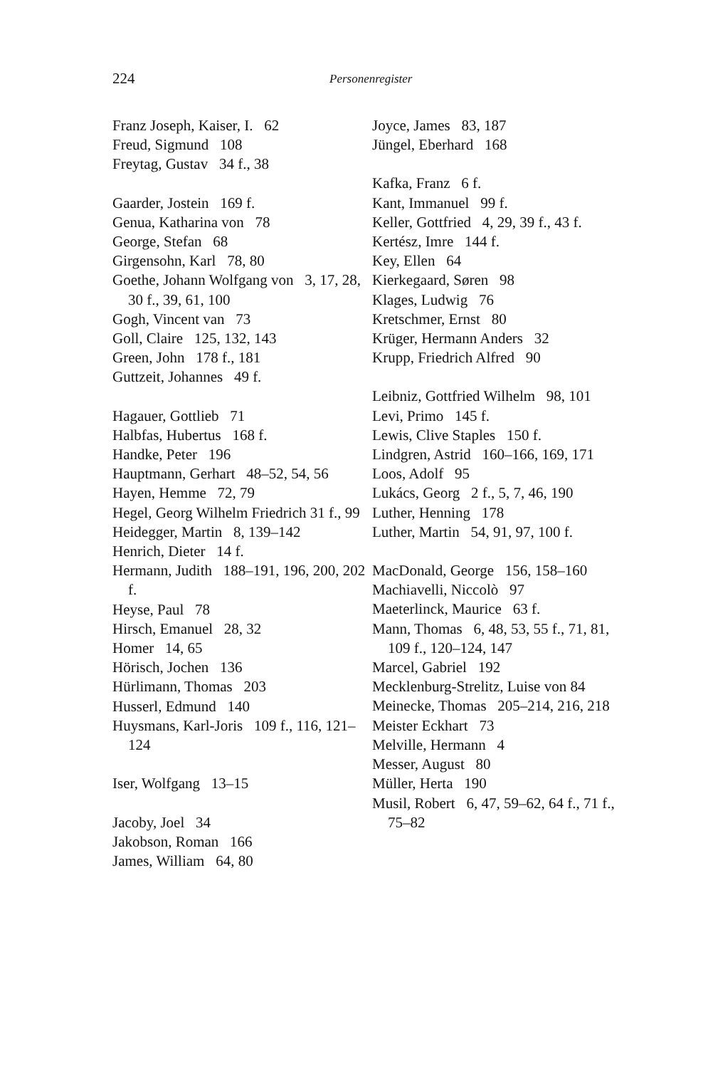224 Personenregister
Franz Joseph, Kaiser, I. 62
Freud, Sigmund 108
Freytag, Gustav 34 f., 38
Gaarder, Jostein 169 f.
Genua, Katharina von 78
George, Stefan 68
Girgensohn, Karl 78, 80
Goethe, Johann Wolfgang von 3, 17, 28, 30 f., 39, 61, 100
Gogh, Vincent van 73
Goll, Claire 125, 132, 143
Green, John 178 f., 181
Guttzeit, Johannes 49 f.
Hagauer, Gottlieb 71
Halbfas, Hubertus 168 f.
Handke, Peter 196
Hauptmann, Gerhart 48–52, 54, 56
Hayen, Hemme 72, 79
Hegel, Georg Wilhelm Friedrich 31 f., 99
Heidegger, Martin 8, 139–142
Henrich, Dieter 14 f.
Hermann, Judith 188–191, 196, 200, 202 f.
Heyse, Paul 78
Hirsch, Emanuel 28, 32
Homer 14, 65
Hörisch, Jochen 136
Hürlimann, Thomas 203
Husserl, Edmund 140
Huysmans, Karl-Joris 109 f., 116, 121–124
Iser, Wolfgang 13–15
Jacoby, Joel 34
Jakobson, Roman 166
James, William 64, 80
Joyce, James 83, 187
Jüngel, Eberhard 168
Kafka, Franz 6 f.
Kant, Immanuel 99 f.
Keller, Gottfried 4, 29, 39 f., 43 f.
Kertész, Imre 144 f.
Key, Ellen 64
Kierkegaard, Søren 98
Klages, Ludwig 76
Kretschmer, Ernst 80
Krüger, Hermann Anders 32
Krupp, Friedrich Alfred 90
Leibniz, Gottfried Wilhelm 98, 101
Levi, Primo 145 f.
Lewis, Clive Staples 150 f.
Lindgren, Astrid 160–166, 169, 171
Loos, Adolf 95
Lukács, Georg 2 f., 5, 7, 46, 190
Luther, Henning 178
Luther, Martin 54, 91, 97, 100 f.
MacDonald, George 156, 158–160
Machiavelli, Niccolò 97
Maeterlinck, Maurice 63 f.
Mann, Thomas 6, 48, 53, 55 f., 71, 81, 109 f., 120–124, 147
Marcel, Gabriel 192
Mecklenburg-Strelitz, Luise von 84
Meinecke, Thomas 205–214, 216, 218
Meister Eckhart 73
Melville, Hermann 4
Messer, August 80
Müller, Herta 190
Musil, Robert 6, 47, 59–62, 64 f., 71 f., 75–82